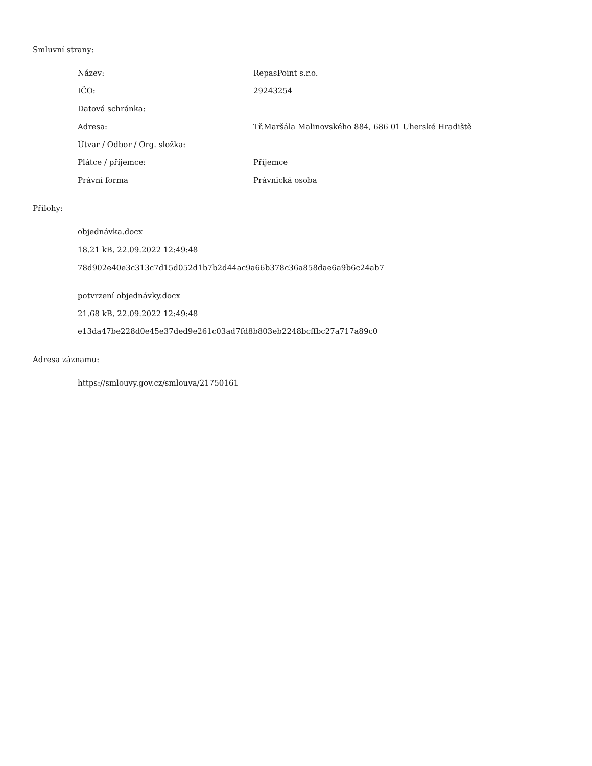Smluvní strany:
| Název: | RepasPoint s.r.o. |
| IČO: | 29243254 |
| Datová schránka: | |
| Adresa: | Tř.Maršála Malinovského 884, 686 01 Uherské Hradiště |
| Útvar / Odbor / Org. složka: | |
| Plátce / příjemce: | Příjemce |
| Právní forma | Právnická osoba |
Přílohy:
objednávka.docx
18.21 kB, 22.09.2022 12:49:48
78d902e40e3c313c7d15d052d1b7b2d44ac9a66b378c36a858dae6a9b6c24ab7
potvrzení objednávky.docx
21.68 kB, 22.09.2022 12:49:48
e13da47be228d0e45e37ded9e261c03ad7fd8b803eb2248bcffbc27a717a89c0
Adresa záznamu:
https://smlouvy.gov.cz/smlouva/21750161